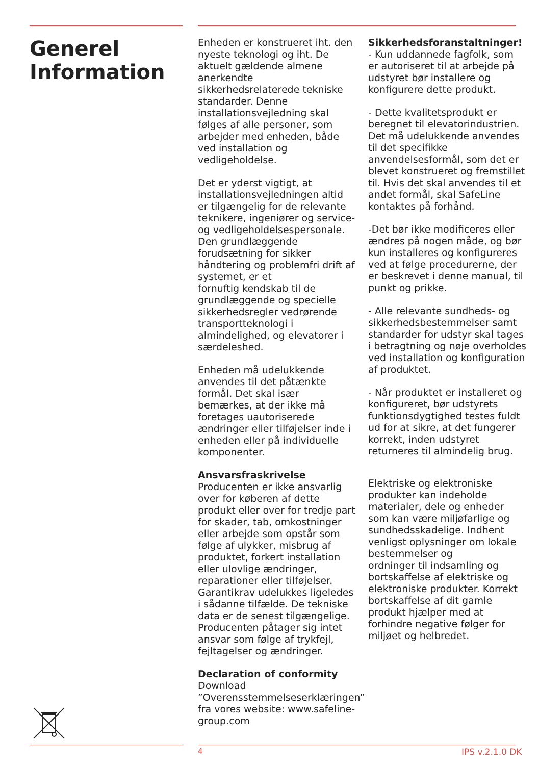Generel Information
Enheden er konstrueret iht. den nyeste teknologi og iht. De aktuelt gældende almene anerkendte sikkerhedsrelaterede tekniske standarder. Denne installationsvejledning skal følges af alle personer, som arbejder med enheden, både ved installation og vedligeholdelse.
Det er yderst vigtigt, at installationsvejledningen altid er tilgængelig for de relevante teknikere, ingeniører og service- og vedligeholdelsespersonale. Den grundlæggende forudsætning for sikker håndtering og problemfri drift af systemet, er et
fornuftig kendskab til de grundlæggende og specielle sikkerhedsregler vedrørende transportteknologi i almindelighed, og elevatorer i særdeleshed.
Enheden må udelukkende anvendes til det påtænkte formål. Det skal især bemærkes, at der ikke må foretages uautoriserede ændringer eller tilføjelser inde i enheden eller på individuelle komponenter.
Ansvarsfraskrivelse
Producenten er ikke ansvarlig over for køberen af dette produkt eller over for tredje part for skader, tab, omkostninger eller arbejde som opstår som følge af ulykker, misbrug af produktet, forkert installation eller ulovlige ændringer, reparationer eller tilføjelser. Garantikrav udelukkes ligeledes i sådanne tilfælde. De tekniske data er de senest tilgængelige. Producenten påtager sig intet ansvar som følge af trykfejl, fejltagelser og ændringer.
Declaration of conformity
Download ”Overensstemmelseserklæringen” fra vores website: www.safeline-group.com
Sikkerhedsforanstaltninger!
- Kun uddannede fagfolk, som er autoriseret til at arbejde på udstyret bør installere og konfigurere dette produkt.
- Dette kvalitetsprodukt er beregnet til elevatorindustrien. Det må udelukkende anvendes til det specifikke anvendelsesformål, som det er blevet konstrueret og fremstillet til. Hvis det skal anvendes til et andet formål, skal SafeLine kontaktes på forhånd.
-Det bør ikke modificeres eller ændres på nogen måde, og bør kun installeres og konfigureres ved at følge procedurerne, der er beskrevet i denne manual, til punkt og prikke.
- Alle relevante sundheds- og sikkerhedsbestemmelser samt standarder for udstyr skal tages i betragtning og nøje overholdes ved installation og konfiguration af produktet.
- Når produktet er installeret og konfigureret, bør udstyrets funktionsdygtighed testes fuldt ud for at sikre, at det fungerer korrekt, inden udstyret returneres til almindelig brug.
Elektriske og elektroniske produkter kan indeholde materialer, dele og enheder som kan være miljøfarlige og sundhedsskadelige. Indhent venligst oplysninger om lokale bestemmelser og
ordninger til indsamling og bortskaffelse af elektriske og elektroniske produkter. Korrekt bortskaffelse af dit gamle produkt hjælper med at forhindre negative følger for miljøet og helbredet.
4 IPS v.2.1.0 DK